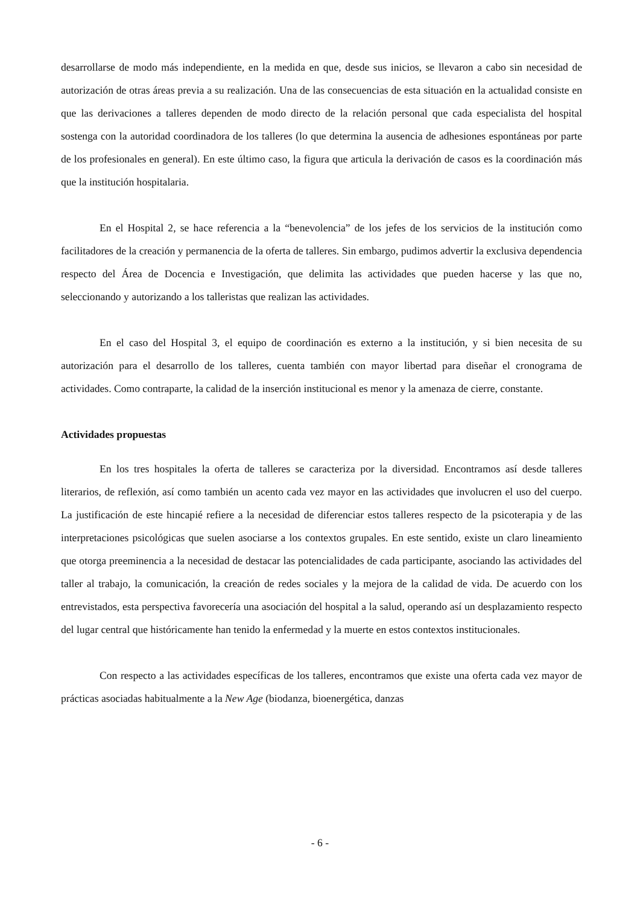desarrollarse de modo más independiente, en la medida en que, desde sus inicios, se llevaron a cabo sin necesidad de autorización de otras áreas previa a su realización. Una de las consecuencias de esta situación en la actualidad consiste en que las derivaciones a talleres dependen de modo directo de la relación personal que cada especialista del hospital sostenga con la autoridad coordinadora de los talleres (lo que determina la ausencia de adhesiones espontáneas por parte de los profesionales en general). En este último caso, la figura que articula la derivación de casos es la coordinación más que la institución hospitalaria.
En el Hospital 2, se hace referencia a la “benevolencia” de los jefes de los servicios de la institución como facilitadores de la creación y permanencia de la oferta de talleres. Sin embargo, pudimos advertir la exclusiva dependencia respecto del Área de Docencia e Investigación, que delimita las actividades que pueden hacerse y las que no, seleccionando y autorizando a los talleristas que realizan las actividades.
En el caso del Hospital 3, el equipo de coordinación es externo a la institución, y si bien necesita de su autorización para el desarrollo de los talleres, cuenta también con mayor libertad para diseñar el cronograma de actividades. Como contraparte, la calidad de la inserción institucional es menor y la amenaza de cierre, constante.
Actividades propuestas
En los tres hospitales la oferta de talleres se caracteriza por la diversidad. Encontramos así desde talleres literarios, de reflexión, así como también un acento cada vez mayor en las actividades que involucren el uso del cuerpo. La justificación de este hincapié refiere a la necesidad de diferenciar estos talleres respecto de la psicoterapia y de las interpretaciones psicológicas que suelen asociarse a los contextos grupales. En este sentido, existe un claro lineamiento que otorga preeminencia a la necesidad de destacar las potencialidades de cada participante, asociando las actividades del taller al trabajo, la comunicación, la creación de redes sociales y la mejora de la calidad de vida. De acuerdo con los entrevistados, esta perspectiva favorecería una asociación del hospital a la salud, operando así un desplazamiento respecto del lugar central que históricamente han tenido la enfermedad y la muerte en estos contextos institucionales.
Con respecto a las actividades específicas de los talleres, encontramos que existe una oferta cada vez mayor de prácticas asociadas habitualmente a la New Age (biodanza, bioenergética, danzas
- 6 -